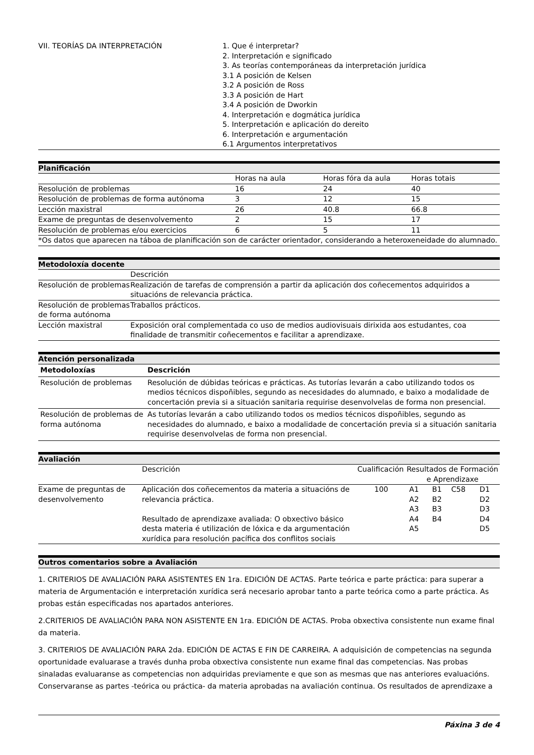| VII. TEORÍAS DA INTERPRETACIÓN | 1. Que é interpretar? 2. Interpretación e significado 3. As teorías contemporáneas da interpretación jurídica 3.1 A posición de Kelsen 3.2 A posición de Ross 3.3 A posición de Hart 3.4 A posición de Dworkin 4. Interpretación e dogmática jurídica 5. Interpretación e aplicación do dereito 6. Interpretación e argumentación 6.1 Argumentos interpretativos |
Planificación
| | Horas na aula | Horas fóra da aula | Horas totais |
| Resolución de problemas | 16 | 24 | 40 |
| Resolución de problemas de forma autónoma | 3 | 12 | 15 |
| Lección maxistral | 26 | 40.8 | 66.8 |
| Exame de preguntas de desenvolvemento | 2 | 15 | 17 |
| Resolución de problemas e/ou exercicios | 6 | 5 | 11 |
| *Os datos que aparecen na táboa de planificación son de carácter orientador, considerando a heteroxeneidade do alumnado. | | | |
Metodoloxía docente
| | Descrición |
| Resolución de problemas | Realización de tarefas de comprensión a partir da aplicación dos coñecementos adquiridos a situacións de relevancia práctica. |
| Resolución de problemas de forma autónoma | Traballos prácticos. |
| Lección maxistral | Exposición oral complementada co uso de medios audiovisuais dirixida aos estudantes, coa finalidade de transmitir coñecementos e facilitar a aprendizaxe. |
Atención personalizada
| Metodoloxías | Descrición |
| --- | --- |
| Resolución de problemas | Resolución de dúbidas teóricas e prácticas. As tutorías levarán a cabo utilizando todos os medios técnicos dispoñibles, segundo as necesidades do alumnado, e baixo a modalidade de concertación previa si a situación sanitaria requirise desenvolvelas de forma non presencial. |
| Resolución de problemas de forma autónoma | As tutorías levarán a cabo utilizando todos os medios técnicos dispoñibles, segundo as necesidades do alumnado, e baixo a modalidade de concertación previa si a situación sanitaria requirise desenvolvelas de forma non presencial. |
Avaliación
| | Descrición | Cualificación | Resultados de Formación e Aprendizaxe | | | |
| Exame de preguntas de desenvolvemento | Aplicación dos coñecementos da materia a situacións de relevancia práctica. Resultado de aprendizaxe avaliada: O obxectivo básico desta materia é utilización de lóxica e da argumentación xurídica para resolución pacífica dos conflitos sociais | 100 | A1 A2 A3 A4 A5 | B1 B2 B3 B4 | C58 | D1 D2 D3 D4 D5 |
Outros comentarios sobre a Avaliación
1. CRITERIOS DE AVALIACIÓN PARA ASISTENTES EN 1ra. EDICIÓN DE ACTAS. Parte teórica e parte práctica: para superar a materia de Argumentación e interpretación xurídica será necesario aprobar tanto a parte teórica como a parte práctica. As probas están especificadas nos apartados anteriores.
2.CRITERIOS DE AVALIACIÓN PARA NON ASISTENTE EN 1ra. EDICIÓN DE ACTAS. Proba obxectiva consistente nun exame final da materia.
3. CRITERIOS DE AVALIACIÓN PARA 2da. EDICIÓN DE ACTAS E FIN DE CARREIRA. A adquisición de competencias na segunda oportunidade evaluarase a través dunha proba obxectiva consistente nun exame final das competencias. Nas probas sinaladas evaluaranse as competencias non adquiridas previamente e que son as mesmas que nas anteriores evaluacións. Conservaranse as partes -teórica ou práctica- da materia aprobadas na avaliación continua. Os resultados de aprendizaxe a
Páxina 3 de 4